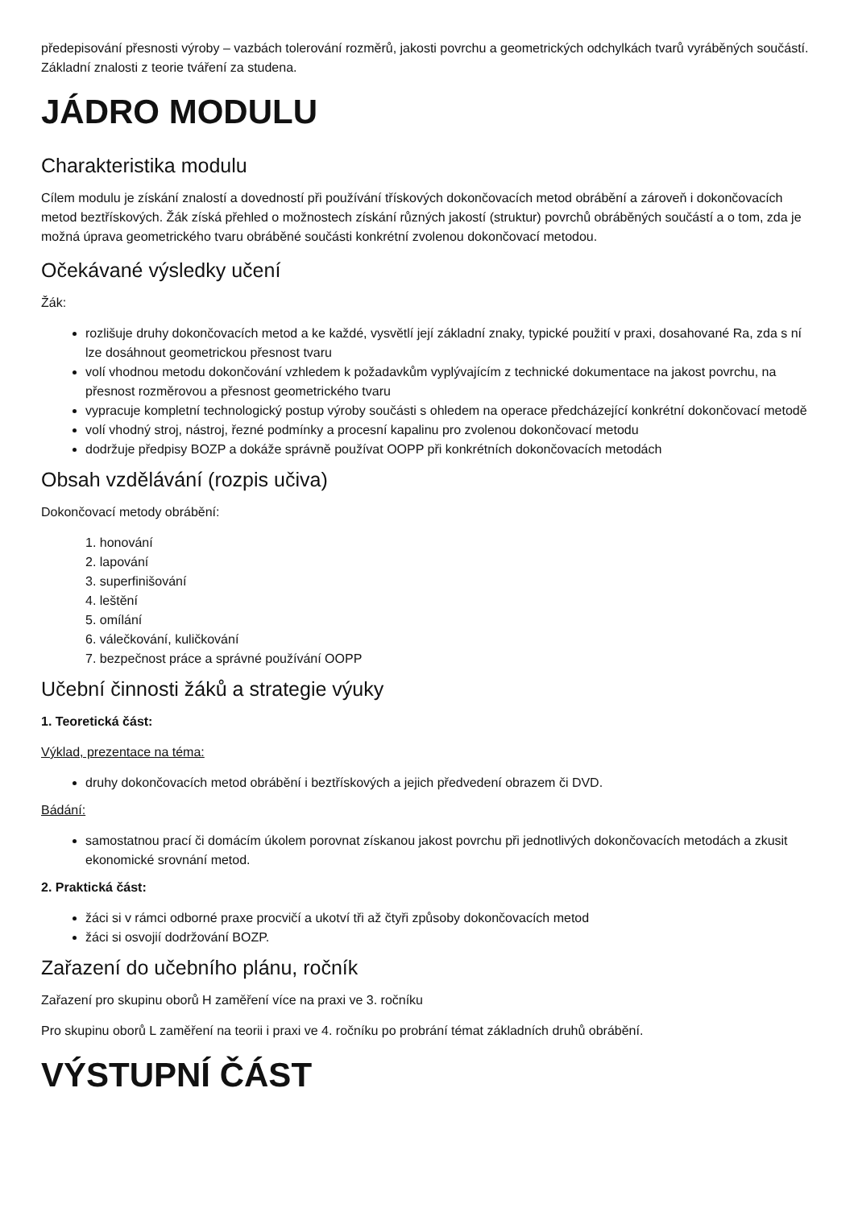předepisování přesnosti výroby – vazbách tolerování rozměrů, jakosti povrchu a geometrických odchylkách tvarů vyráběných součástí. Základní znalosti z teorie tváření za studena.
JÁDRO MODULU
Charakteristika modulu
Cílem modulu je získání znalostí a dovedností při používání třískových dokončovacích metod obrábění a zároveň i dokončovacích metod beztřískových. Žák získá přehled o možnostech získání různých jakostí (struktur) povrchů obráběných součástí a o tom, zda je možná úprava geometrického tvaru obráběné součásti konkrétní zvolenou dokončovací metodou.
Očekávané výsledky učení
Žák:
rozlišuje druhy dokončovacích metod a ke každé, vysvětlí její základní znaky, typické použití v praxi, dosahované Ra, zda s ní lze dosáhnout geometrickou přesnost tvaru
volí vhodnou metodu dokončování vzhledem k požadavkům vyplývajícím z technické dokumentace na jakost povrchu, na přesnost rozměrovou a přesnost geometrického tvaru
vypracuje kompletní technologický postup výroby součásti s ohledem na operace předcházející konkrétní dokončovací metodě
volí vhodný stroj, nástroj, řezné podmínky a procesní kapalinu pro zvolenou dokončovací metodu
dodržuje předpisy BOZP a dokáže správně používat OOPP při konkrétních dokončovacích metodách
Obsah vzdělávání (rozpis učiva)
Dokončovací metody obrábění:
1. honování
2. lapování
3. superfinišování
4. leštění
5. omílání
6. válečkování, kuličkování
7. bezpečnost práce a správné používání OOPP
Učební činnosti žáků a strategie výuky
1. Teoretická část:
Výklad, prezentace na téma:
druhy dokončovacích metod obrábění i beztřískových a jejich předvedení obrazem či DVD.
Bádání:
samostatnou prací či domácím úkolem porovnat získanou jakost povrchu při jednotlivých dokončovacích metodách a zkusit ekonomické srovnání metod.
2. Praktická část:
žáci si v rámci odborné praxe procvičí a ukotví tři až čtyři způsoby dokončovacích metod
žáci si osvojií dodržování BOZP.
Zařazení do učebního plánu, ročník
Zařazení pro skupinu oborů H zaměření více na praxi ve 3. ročníku
Pro skupinu oborů L zaměření na teorii i praxi ve 4. ročníku po probrání témat základních druhů obrábění.
VÝSTUPNÍ ČÁST